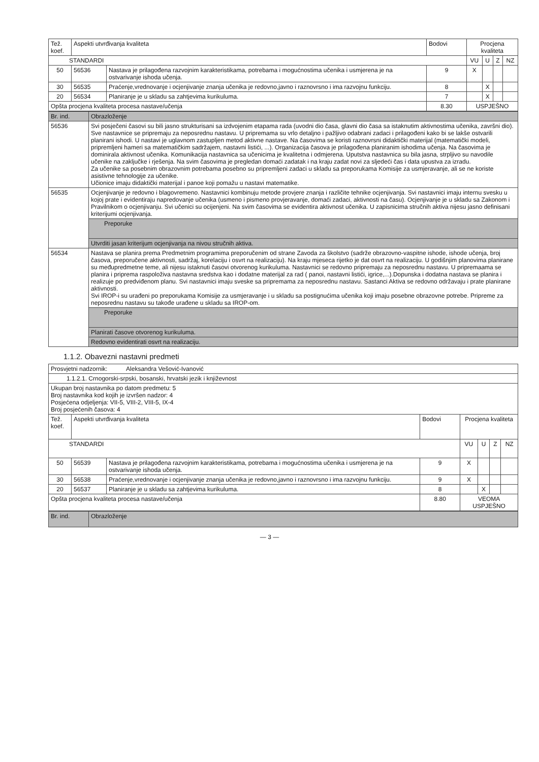| Tež. koef. | Aspekti utvrđivanja kvaliteta | | Bodovi | Procjena kvaliteta | | | |
| --- | --- | --- | --- | --- | --- | --- | --- |
| STANDARDI | | | | VU | U | Z | NZ |
| 50 | 56536 | Nastava je prilagođena razvojnim karakteristikama, potrebama i mogućnostima učenika i usmjerena je na ostvarivanje ishoda učenja. | 9 | X | | | |
| 30 | 56535 | Praćenje,vrednovanje i ocjenjivanje znanja učenika je redovno,javno i raznovrsno i ima razvojnu funkciju. | 8 | | X | | |
| 20 | 56534 | Planiranje je u skladu sa zahtjevima kurikuluma. | 7 | | X | | |
| Opšta procjena kvaliteta procesa nastave/učenja | | | 8.30 | USPJEŠNO | | | |
| Br. ind. | Obrazloženje |
| 56536 | Svi posječeni časovi su bili jasno strukturisani sa izdvojenim etapama rada (uvodni dio časa, glavni dio časa sa istaknutim aktivnostima učenika, završni dio). Sve nastavnice se pripremaju za neposrednu nastavu. U pripremama su vrlo detaljno i pažljivo odabrani zadaci i prilagođeni kako bi se lakše ostvarili planirani ishodi. U nastavi je uglavnom zastupljen metod aktivne nastave. Na časovima se koristi raznovrsni didaktički materijal (matematički modeli, pripremljeni hameri sa matematičkim sadržajem, nastavni listići, ...). Organizacija časova je prilagođena planiranim ishodima učenja. Na časovima je dominirala aktivnost učenika. Komunikacija nastavnica sa učenicima je kvalitetna i odmjerena. Uputstva nastavnica su bila jasna, strpljivo su navodile učenike na zaključke i rješenja. Na svim časovima je pregledan domaći zadatak i na kraju zadat novi za sljedeći čas i data upustva za izradu. Za učenike sa posebnim obrazovnim potrebama posebno su pripremljeni zadaci u skladu sa preporukama Komisije za usmjeravanje, ali se ne koriste asistivne tehnologije za učenike. Učionice imaju didaktički materijal i panoe koji pomažu u nastavi matematike. |
| 56535 | Ocjenjivanje je redovno i blagovremeno. Nastavnici kombinuju metode provjere znanja i različite tehnike ocjenjivanja. Svi nastavnici imaju internu svesku u kojoj prate i evidentiraju napredovanje učenika (usmeno i pismeno provjeravanje, domaći zadaci, aktivnosti na času). Ocjenjivanje je u skladu sa Zakonom i Pravilnikom o ocjenjivanju. Svi učenici su ocijenjeni. Na svim časovima se evidentira aktivnost učenika. U zapisnicima stručnih aktiva nijesu jasno definisani kriterijumi ocjenjivanja. |
| | Preporuke |
| | Utvrditi jasan kriterijum ocjenjivanja na nivou stručnih aktiva. |
| 56534 | Nastava se planira prema Predmetnim programima preporučenim od strane Zavoda za školstvo (sadrže obrazovno-vaspitne ishode, ishode učenja, broj časova, preporučene aktivnosti, sadržaj, korelaciju i osvrt na realizaciju). Na kraju mjeseca rijetko je dat osvrt na realizaciju. U godišnjim planovima planirane su međupredmetne teme, ali nijesu istaknuti časovi otvorenog kurikuluma. Nastavnici se redovno pripremaju za neposrednu nastavu. U pripremaama se planira i priprema raspoloživa nastavna sredstva kao i dodatne materijal za rad ( panoi, nastavni listići, igrice,...).Dopunska i dodatna nastava se planira i realizuje po predviđenom planu. Svi nastavnici imaju sveske sa pripremama za neposrednu nastavu. Sastanci Aktiva se redovno održavaju i prate planirane aktivnosti. Svi IROP-i su urađeni po preporukama Komisije za usmjeravanje i u skladu sa postignućima učenika koji imaju posebne obrazovne potrebe. Pripreme za neposrednu nastavu su takođe urađene u skladu sa IROP-om. |
| | Preporuke |
| | Planirati časove otvorenog kurikuluma. |
| | Redovno evidentirati osvrt na realizaciju. |
1.1.2. Obavezni nastavni predmeti
| Prosvjetni nadzornik: Aleksandra Vešović-Ivanović | | | | | | | |
| 1.1.2.1. Crnogorski-srpski, bosanski, hrvatski jezik i književnost | | | | | | | |
| Ukupan broj nastavnika po datom predmetu: 5 Broj nastavnika kod kojih je izvršen nadzor: 4 Posjećena odjeljenja: VII-5, VIII-2, VIII-5, IX-4 Broj posjećenih časova: 4 | | | | | | | |
| Tež. koef. | Aspekti utvrđivanja kvaliteta | | Bodovi | Procjena kvaliteta | | | |
| STANDARDI | | | | VU | U | Z | NZ |
| 50 | 56539 | Nastava je prilagođena razvojnim karakteristikama, potrebama i mogućnostima učenika i usmjerena je na ostvarivanje ishoda učenja. | 9 | X | | | |
| 30 | 56538 | Praćenje,vrednovanje i ocjenjivanje znanja učenika je redovno,javno i raznovrsno i ima razvojnu funkciju. | 9 | X | | | |
| 20 | 56537 | Planiranje je u skladu sa zahtjevima kurikuluma. | 8 | | X | | |
| Opšta procjena kvaliteta procesa nastave/učenja | | | 8.80 | VEOMA USPJEŠNO | | | |
| Br. ind. | Obrazloženje |
— 3 —